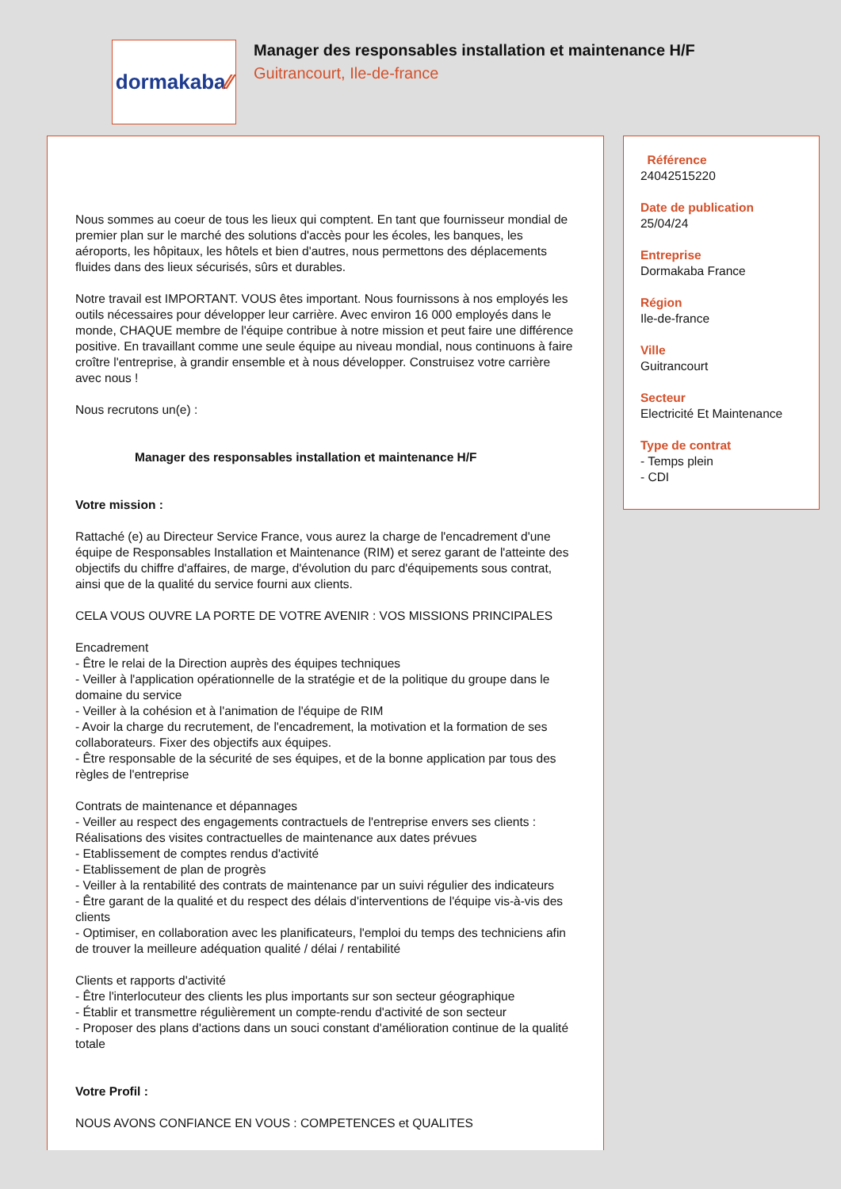dormakaba ⁄⁄
Manager des responsables installation et maintenance H/F
Guitrancourt, Ile-de-france
Nous sommes au coeur de tous les lieux qui comptent. En tant que fournisseur mondial de premier plan sur le marché des solutions d'accès pour les écoles, les banques, les aéroports, les hôpitaux, les hôtels et bien d'autres, nous permettons des déplacements fluides dans des lieux sécurisés, sûrs et durables.
Notre travail est IMPORTANT. VOUS êtes important. Nous fournissons à nos employés les outils nécessaires pour développer leur carrière. Avec environ 16 000 employés dans le monde, CHAQUE membre de l'équipe contribue à notre mission et peut faire une différence positive. En travaillant comme une seule équipe au niveau mondial, nous continuons à faire croître l'entreprise, à grandir ensemble et à nous développer. Construisez votre carrière avec nous !
Nous recrutons un(e) :
Manager des responsables installation et maintenance H/F
Votre mission :
Rattaché (e) au Directeur Service France, vous aurez la charge de l'encadrement d'une équipe de Responsables Installation et Maintenance (RIM) et serez garant de l'atteinte des objectifs du chiffre d'affaires, de marge, d'évolution du parc d'équipements sous contrat, ainsi que de la qualité du service fourni aux clients.
CELA VOUS OUVRE LA PORTE DE VOTRE AVENIR : VOS MISSIONS PRINCIPALES
Encadrement
- Être le relai de la Direction auprès des équipes techniques
- Veiller à l'application opérationnelle de la stratégie et de la politique du groupe dans le domaine du service
- Veiller à la cohésion et à l'animation de l'équipe de RIM
- Avoir la charge du recrutement, de l'encadrement, la motivation et la formation de ses collaborateurs. Fixer des objectifs aux équipes.
- Être responsable de la sécurité de ses équipes, et de la bonne application par tous des règles de l'entreprise
Contrats de maintenance et dépannages
- Veiller au respect des engagements contractuels de l'entreprise envers ses clients : Réalisations des visites contractuelles de maintenance aux dates prévues
- Etablissement de comptes rendus d'activité
- Etablissement de plan de progrès
- Veiller à la rentabilité des contrats de maintenance par un suivi régulier des indicateurs
- Être garant de la qualité et du respect des délais d'interventions de l'équipe vis-à-vis des clients
- Optimiser, en collaboration avec les planificateurs, l'emploi du temps des techniciens afin de trouver la meilleure adéquation qualité / délai / rentabilité
Clients et rapports d'activité
- Être l'interlocuteur des clients les plus importants sur son secteur géographique
- Établir et transmettre régulièrement un compte-rendu d'activité de son secteur
- Proposer des plans d'actions dans un souci constant d'amélioration continue de la qualité totale
Votre Profil :
NOUS AVONS CONFIANCE EN VOUS : COMPETENCES et QUALITES
Référence
24042515220
Date de publication
25/04/24
Entreprise
Dormakaba France
Région
Ile-de-france
Ville
Guitrancourt
Secteur
Electricité Et Maintenance
Type de contrat
- Temps plein
- CDI